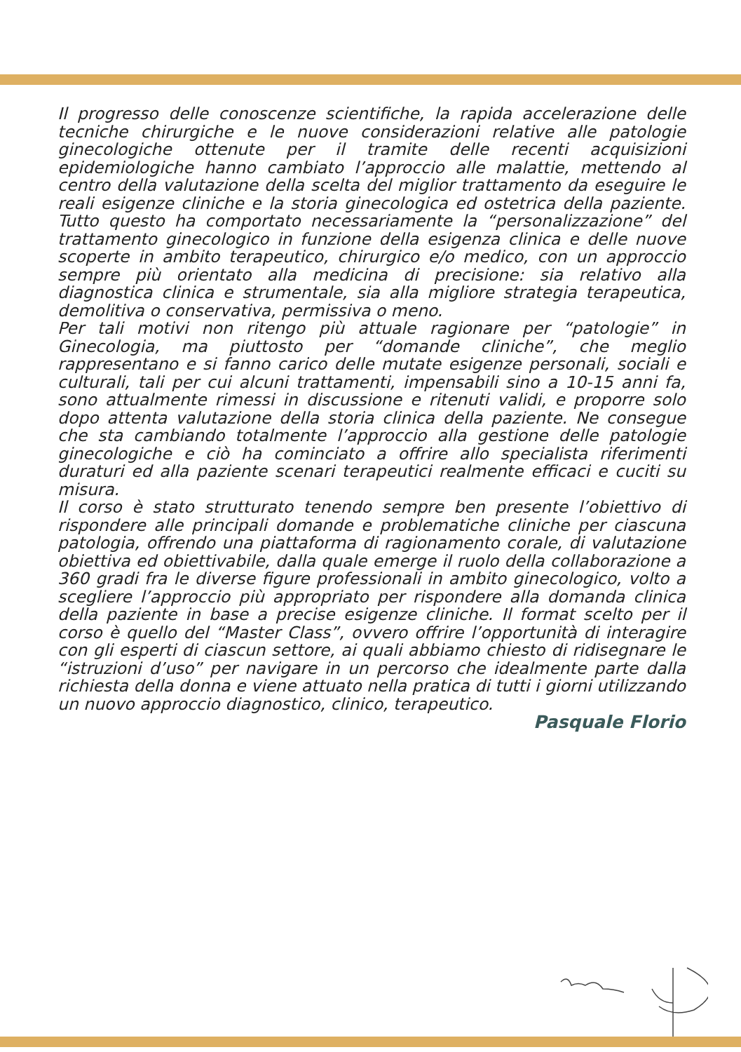Il progresso delle conoscenze scientifiche, la rapida accelerazione delle tecniche chirurgiche e le nuove considerazioni relative alle patologie ginecologiche ottenute per il tramite delle recenti acquisizioni epidemiologiche hanno cambiato l’approccio alle malattie, mettendo al centro della valutazione della scelta del miglior trattamento da eseguire le reali esigenze cliniche e la storia ginecologica ed ostetrica della paziente. Tutto questo ha comportato necessariamente la “personalizzazione” del trattamento ginecologico in funzione della esigenza clinica e delle nuove scoperte in ambito terapeutico, chirurgico e/o medico, con un approccio sempre più orientato alla medicina di precisione: sia relativo alla diagnostica clinica e strumentale, sia alla migliore strategia terapeutica, demolitiva o conservativa, permissiva o meno.
Per tali motivi non ritengo più attuale ragionare per “patologie” in Ginecologia, ma piuttosto per “domande cliniche”, che meglio rappresentano e si fanno carico delle mutate esigenze personali, sociali e culturali, tali per cui alcuni trattamenti, impensabili sino a 10-15 anni fa, sono attualmente rimessi in discussione e ritenuti validi, e proporre solo dopo attenta valutazione della storia clinica della paziente. Ne consegue che sta cambiando totalmente l’approccio alla gestione delle patologie ginecologiche e ciò ha cominciato a offrire allo specialista riferimenti duraturi ed alla paziente scenari terapeutici realmente efficaci e cuciti su misura.
Il corso è stato strutturato tenendo sempre ben presente l’obiettivo di rispondere alle principali domande e problematiche cliniche per ciascuna patologia, offrendo una piattaforma di ragionamento corale, di valutazione obiettiva ed obiettivabile, dalla quale emerge il ruolo della collaborazione a 360 gradi fra le diverse figure professionali in ambito ginecologico, volto a scegliere l’approccio più appropriato per rispondere alla domanda clinica della paziente in base a precise esigenze cliniche. Il format scelto per il corso è quello del “Master Class”, ovvero offrire l’opportunità di interagire con gli esperti di ciascun settore, ai quali abbiamo chiesto di ridisegnare le “istruzioni d’uso” per navigare in un percorso che idealmente parte dalla richiesta della donna e viene attuato nella pratica di tutti i giorni utilizzando un nuovo approccio diagnostico, clinico, terapeutico.
Pasquale Florio